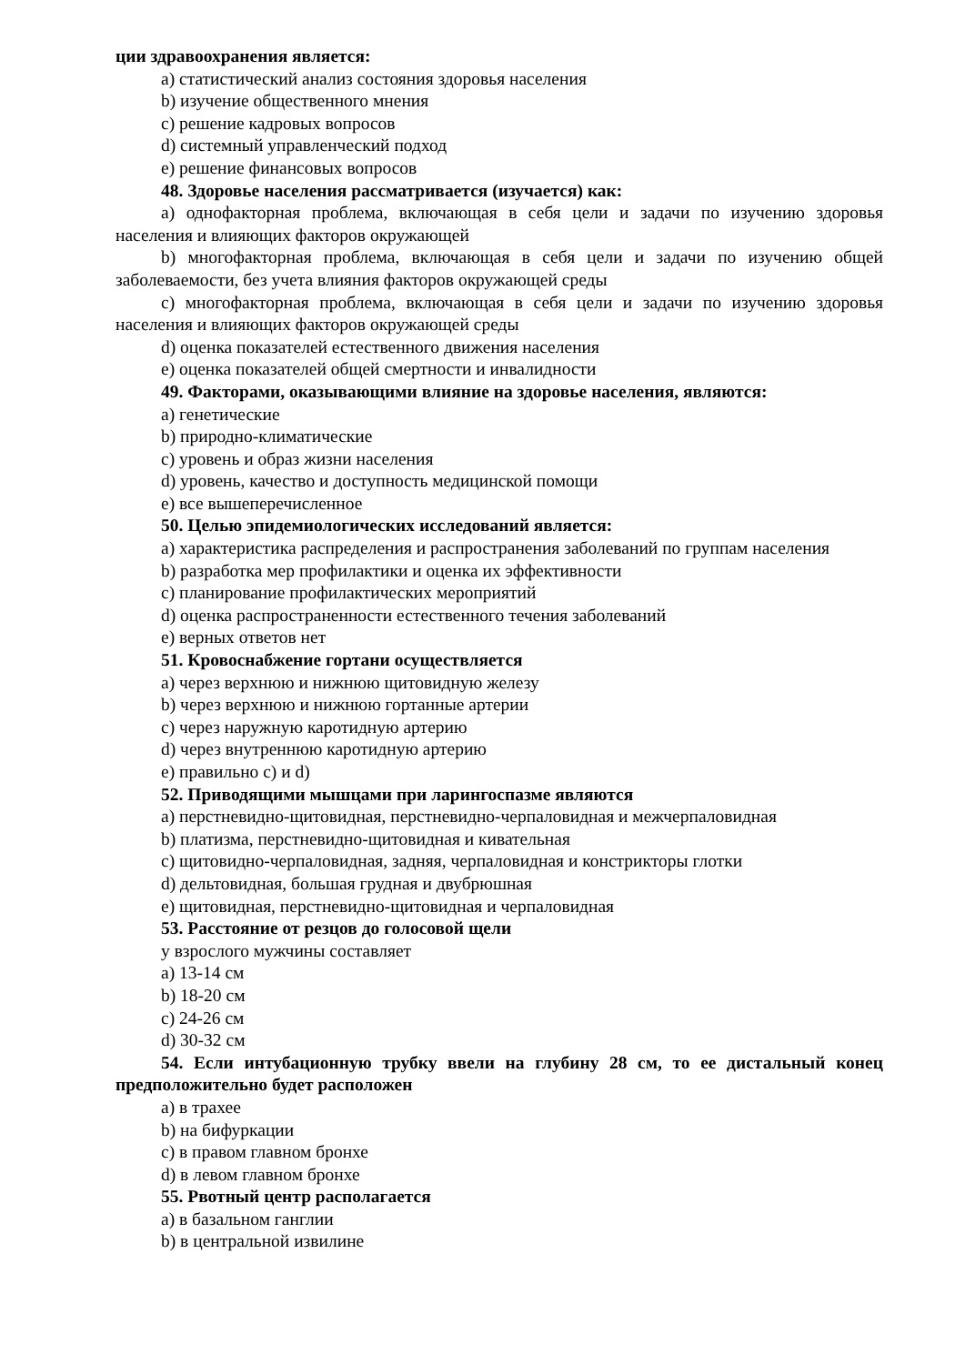ции здравоохранения является:
a) статистический анализ состояния здоровья населения
b) изучение общественного мнения
c) решение кадровых вопросов
d) системный управленческий подход
e) решение финансовых вопросов
48. Здоровье населения рассматривается (изучается) как:
a) однофакторная проблема, включающая в себя цели и задачи по изучению здоровья населения и влияющих факторов окружающей
b) многофакторная проблема, включающая в себя цели и задачи по изучению общей заболеваемости, без учета влияния факторов окружающей среды
c) многофакторная проблема, включающая в себя цели и задачи по изучению здоровья населения и влияющих факторов окружающей среды
d) оценка показателей естественного движения населения
e) оценка показателей общей смертности и инвалидности
49. Факторами, оказывающими влияние на здоровье населения, являются:
a) генетические
b) природно-климатические
c) уровень и образ жизни населения
d) уровень, качество и доступность медицинской помощи
e) все вышеперечисленное
50. Целью эпидемиологических исследований является:
a) характеристика распределения и распространения заболеваний по группам населения
b) разработка мер профилактики и оценка их эффективности
c) планирование профилактических мероприятий
d) оценка распространенности естественного течения заболеваний
e) верных ответов нет
51. Кровоснабжение гортани осуществляется
a) через верхнюю и нижнюю щитовидную железу
b) через верхнюю и нижнюю гортанные артерии
c) через наружную каротидную артерию
d) через внутреннюю каротидную артерию
e) правильно c) и d)
52. Приводящими мышцами при ларингоспазме являются
a) перстневидно-щитовидная, перстневидно-черпаловидная и межчерпаловидная
b) платизма, перстневидно-щитовидная и кивательная
c) щитовидно-черпаловидная, задняя, черпаловидная и констрикторы глотки
d) дельтовидная, большая грудная и двубрюшная
e) щитовидная, перстневидно-щитовидная и черпаловидная
53. Расстояние от резцов до голосовой щели
у взрослого мужчины составляет
a) 13-14 см
b) 18-20 см
c) 24-26 см
d) 30-32 см
54. Если интубационную трубку ввели на глубину 28 см, то ее дистальный конец предположительно будет расположен
a) в трахее
b) на бифуркации
c) в правом главном бронхе
d) в левом главном бронхе
55. Рвотный центр располагается
a) в базальном ганглии
b) в центральной извилине